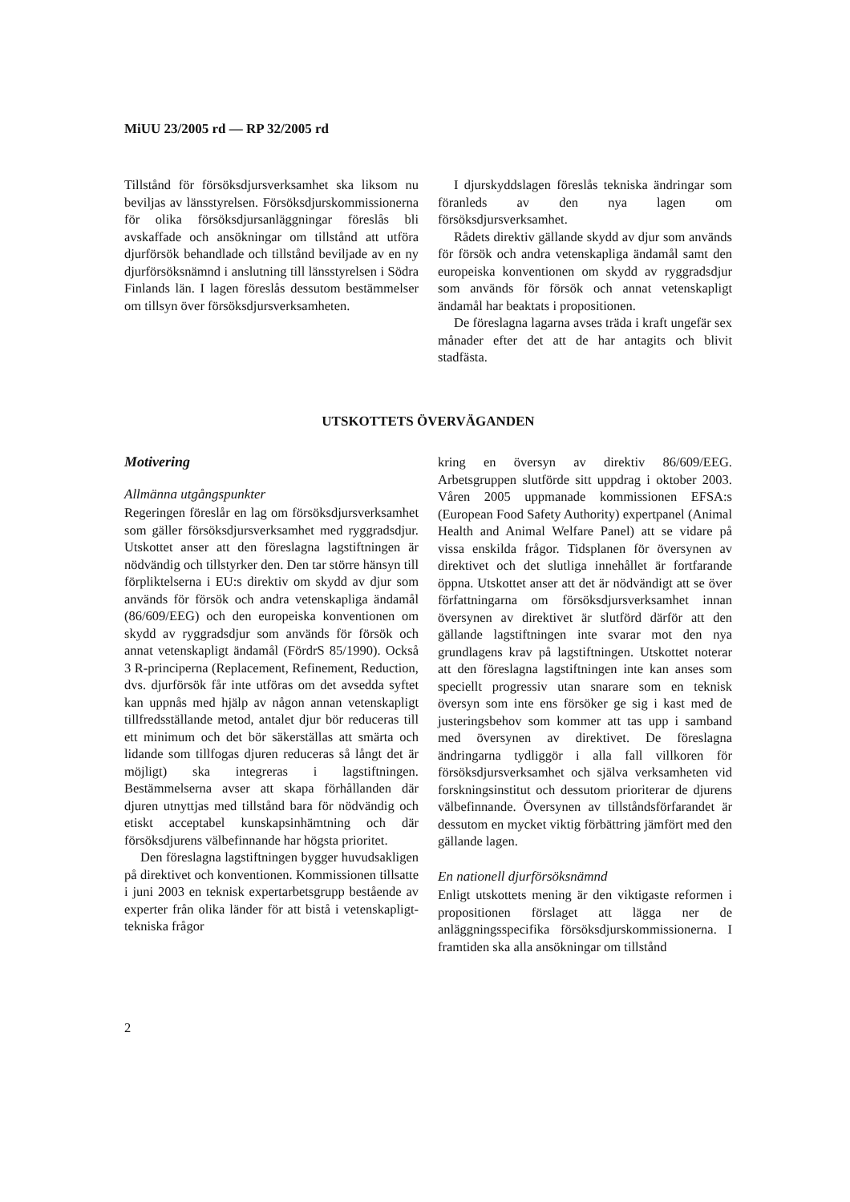MiUU 23/2005 rd — RP 32/2005 rd
Tillstånd för försöksdjursverksamhet ska liksom nu beviljas av länsstyrelsen. Försöksdjurskommissionerna för olika försöksdjursanläggningar föreslås bli avskaffade och ansökningar om tillstånd att utföra djurförsök behandlade och tillstånd beviljade av en ny djurförsöksnämnd i anslutning till länsstyrelsen i Södra Finlands län. I lagen föreslås dessutom bestämmelser om tillsyn över försöksdjursverksamheten.
I djurskyddslagen föreslås tekniska ändringar som föranleds av den nya lagen om försöksdjursverksamhet.
Rådets direktiv gällande skydd av djur som används för försök och andra vetenskapliga ändamål samt den europeiska konventionen om skydd av ryggradsdjur som används för försök och annat vetenskapligt ändamål har beaktats i propositionen.
De föreslagna lagarna avses träda i kraft ungefär sex månader efter det att de har antagits och blivit stadfästa.
UTSKOTTETS ÖVERVÄGANDEN
Motivering
Allmänna utgångspunkter
Regeringen föreslår en lag om försöksdjursverksamhet som gäller försöksdjursverksamhet med ryggradsdjur. Utskottet anser att den föreslagna lagstiftningen är nödvändig och tillstyrker den. Den tar större hänsyn till förpliktelserna i EU:s direktiv om skydd av djur som används för försök och andra vetenskapliga ändamål (86/609/EEG) och den europeiska konventionen om skydd av ryggradsdjur som används för försök och annat vetenskapligt ändamål (FördrS 85/1990). Också 3 R-principerna (Replacement, Refinement, Reduction, dvs. djurförsök får inte utföras om det avsedda syftet kan uppnås med hjälp av någon annan vetenskapligt tillfredsställande metod, antalet djur bör reduceras till ett minimum och det bör säkerställas att smärta och lidande som tillfogas djuren reduceras så långt det är möjligt) ska integreras i lagstiftningen. Bestämmelserna avser att skapa förhållanden där djuren utnyttjas med tillstånd bara för nödvändig och etiskt acceptabel kunskapsinhämtning och där försöksdjurens välbefinnande har högsta prioritet.
Den föreslagna lagstiftningen bygger huvudsakligen på direktivet och konventionen. Kommissionen tillsatte i juni 2003 en teknisk expertarbetsgrupp bestående av experter från olika länder för att bistå i vetenskapligt-tekniska frågor
kring en översyn av direktiv 86/609/EEG. Arbetsgruppen slutförde sitt uppdrag i oktober 2003. Våren 2005 uppmanade kommissionen EFSA:s (European Food Safety Authority) expertpanel (Animal Health and Animal Welfare Panel) att se vidare på vissa enskilda frågor. Tidsplanen för översynen av direktivet och det slutliga innehållet är fortfarande öppna. Utskottet anser att det är nödvändigt att se över författningarna om försöksdjursverksamhet innan översynen av direktivet är slutförd därför att den gällande lagstiftningen inte svarar mot den nya grundlagens krav på lagstiftningen. Utskottet noterar att den föreslagna lagstiftningen inte kan anses som speciellt progressiv utan snarare som en teknisk översyn som inte ens försöker ge sig i kast med de justeringsbehov som kommer att tas upp i samband med översynen av direktivet. De föreslagna ändringarna tydliggör i alla fall villkoren för försöksdjursverksamhet och själva verksamheten vid forskningsinstitut och dessutom prioriterar de djurens välbefinnande. Översynen av tillståndsförfarandet är dessutom en mycket viktig förbättring jämfört med den gällande lagen.
En nationell djurförsöksnämnd
Enligt utskottets mening är den viktigaste reformen i propositionen förslaget att lägga ner de anläggningsspecifika försöksdjurskommissionerna. I framtiden ska alla ansökningar om tillstånd
2